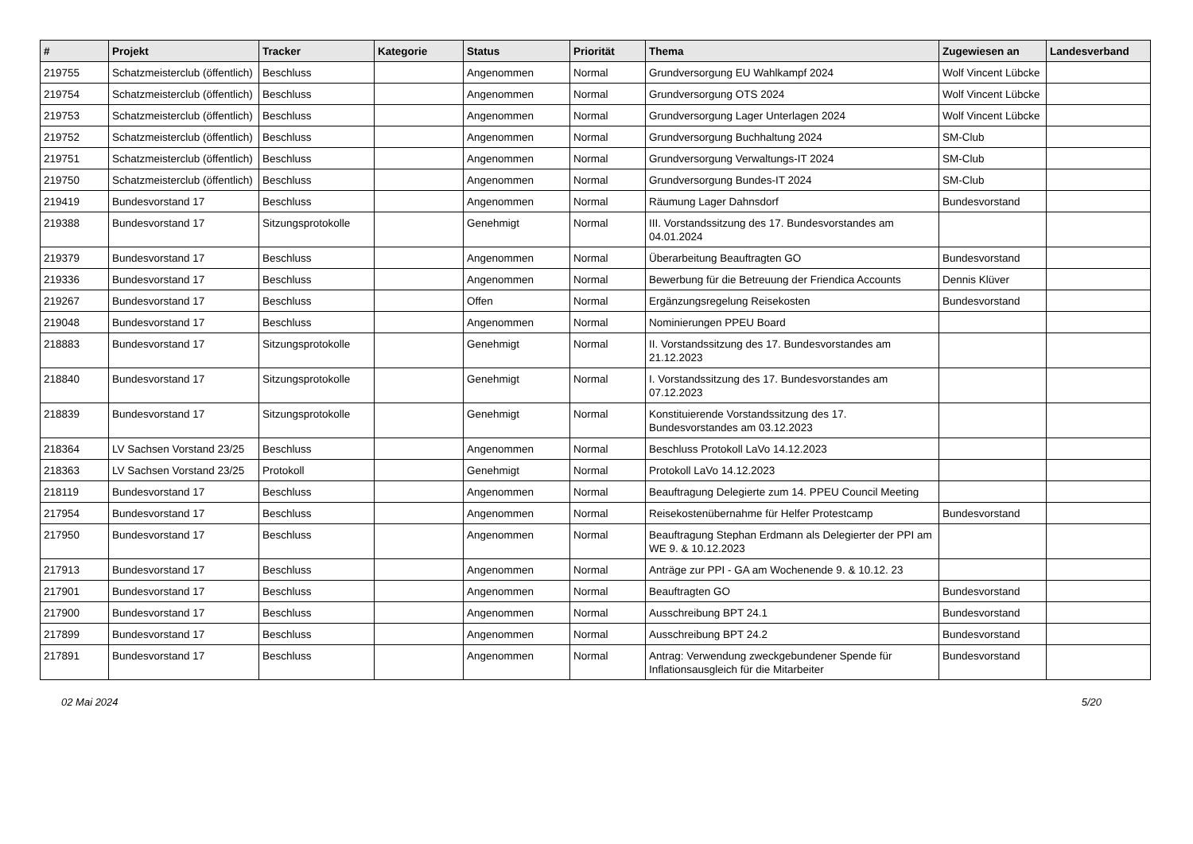| # | Projekt | Tracker | Kategorie | Status | Priorität | Thema | Zugewiesen an | Landesverband |
| --- | --- | --- | --- | --- | --- | --- | --- | --- |
| 219755 | Schatzmeisterclub (öffentlich) | Beschluss | | Angenommen | Normal | Grundversorgung EU Wahlkampf 2024 | Wolf Vincent Lübcke | |
| 219754 | Schatzmeisterclub (öffentlich) | Beschluss | | Angenommen | Normal | Grundversorgung OTS 2024 | Wolf Vincent Lübcke | |
| 219753 | Schatzmeisterclub (öffentlich) | Beschluss | | Angenommen | Normal | Grundversorgung Lager Unterlagen 2024 | Wolf Vincent Lübcke | |
| 219752 | Schatzmeisterclub (öffentlich) | Beschluss | | Angenommen | Normal | Grundversorgung Buchhaltung 2024 | SM-Club | |
| 219751 | Schatzmeisterclub (öffentlich) | Beschluss | | Angenommen | Normal | Grundversorgung Verwaltungs-IT 2024 | SM-Club | |
| 219750 | Schatzmeisterclub (öffentlich) | Beschluss | | Angenommen | Normal | Grundversorgung Bundes-IT 2024 | SM-Club | |
| 219419 | Bundesvorstand 17 | Beschluss | | Angenommen | Normal | Räumung Lager Dahnsdorf | Bundesvorstand | |
| 219388 | Bundesvorstand 17 | Sitzungsprotokolle | | Genehmigt | Normal | III. Vorstandssitzung des 17. Bundesvorstandes am 04.01.2024 | | |
| 219379 | Bundesvorstand 17 | Beschluss | | Angenommen | Normal | Überarbeitung Beauftragten GO | Bundesvorstand | |
| 219336 | Bundesvorstand 17 | Beschluss | | Angenommen | Normal | Bewerbung für die Betreuung der Friendica Accounts | Dennis Klüver | |
| 219267 | Bundesvorstand 17 | Beschluss | | Offen | Normal | Ergänzungsregelung Reisekosten | Bundesvorstand | |
| 219048 | Bundesvorstand 17 | Beschluss | | Angenommen | Normal | Nominierungen PPEU Board | | |
| 218883 | Bundesvorstand 17 | Sitzungsprotokolle | | Genehmigt | Normal | II. Vorstandssitzung des 17. Bundesvorstandes am 21.12.2023 | | |
| 218840 | Bundesvorstand 17 | Sitzungsprotokolle | | Genehmigt | Normal | I. Vorstandssitzung des 17. Bundesvorstandes am 07.12.2023 | | |
| 218839 | Bundesvorstand 17 | Sitzungsprotokolle | | Genehmigt | Normal | Konstituierende Vorstandssitzung des 17. Bundesvorstandes am 03.12.2023 | | |
| 218364 | LV Sachsen Vorstand 23/25 | Beschluss | | Angenommen | Normal | Beschluss Protokoll LaVo 14.12.2023 | | |
| 218363 | LV Sachsen Vorstand 23/25 | Protokoll | | Genehmigt | Normal | Protokoll LaVo 14.12.2023 | | |
| 218119 | Bundesvorstand 17 | Beschluss | | Angenommen | Normal | Beauftragung Delegierte zum 14. PPEU Council Meeting | | |
| 217954 | Bundesvorstand 17 | Beschluss | | Angenommen | Normal | Reisekostenübernahme für Helfer Protestcamp | Bundesvorstand | |
| 217950 | Bundesvorstand 17 | Beschluss | | Angenommen | Normal | Beauftragung Stephan Erdmann als Delegierter der PPI am WE 9. & 10.12.2023 | | |
| 217913 | Bundesvorstand 17 | Beschluss | | Angenommen | Normal | Anträge zur PPI - GA am Wochenende 9. & 10.12. 23 | | |
| 217901 | Bundesvorstand 17 | Beschluss | | Angenommen | Normal | Beauftragten GO | Bundesvorstand | |
| 217900 | Bundesvorstand 17 | Beschluss | | Angenommen | Normal | Ausschreibung BPT 24.1 | Bundesvorstand | |
| 217899 | Bundesvorstand 17 | Beschluss | | Angenommen | Normal | Ausschreibung BPT 24.2 | Bundesvorstand | |
| 217891 | Bundesvorstand 17 | Beschluss | | Angenommen | Normal | Antrag: Verwendung zweckgebundener Spende für Inflationsausgleich für die Mitarbeiter | Bundesvorstand | |
02 Mai 2024 5/20